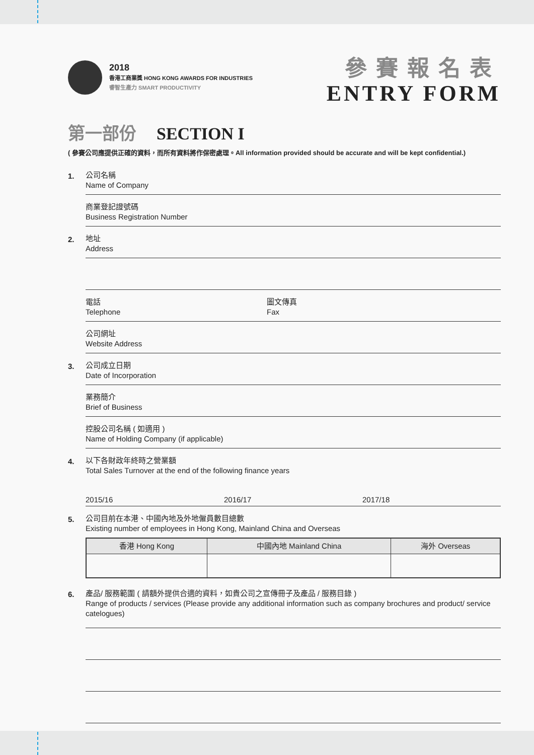2018
香港工商業獎 HONG KONG AWARDS FOR INDUSTRIES
睿智生產力 SMART PRODUCTIVITY
參賽報名表
ENTRY FORM
第一部份 SECTION I
( 參賽公司應提供正確的資料，而所有資料將作保密處理。All information provided should be accurate and will be kept confidential.)
1.
公司名稱
Name of Company
商業登記證號碼
Business Registration Number
2.
地址
Address
電話
Telephone
圖文傳真
Fax
公司網址
Website Address
3.
公司成立日期
Date of Incorporation
業務簡介
Brief of Business
控股公司名稱 ( 如適用 )
Name of Holding Company (if applicable)
4.
以下各財政年終時之營業額
Total Sales Turnover at the end of the following finance years
2015/16 2016/17 2017/18
5.
公司目前在本港、中國內地及外地僱員數目總數
Existing number of employees in Hong Kong, Mainland China and Overseas
| 香港 Hong Kong | 中國內地 Mainland China | 海外 Overseas |
| --- | --- | --- |
6.
產品/ 服務範圍 ( 請額外提供合適的資料，如貴公司之宣傳冊子及產品 / 服務目錄 )
Range of products / services (Please provide any additional information such as company brochures and product/ service catelogues)